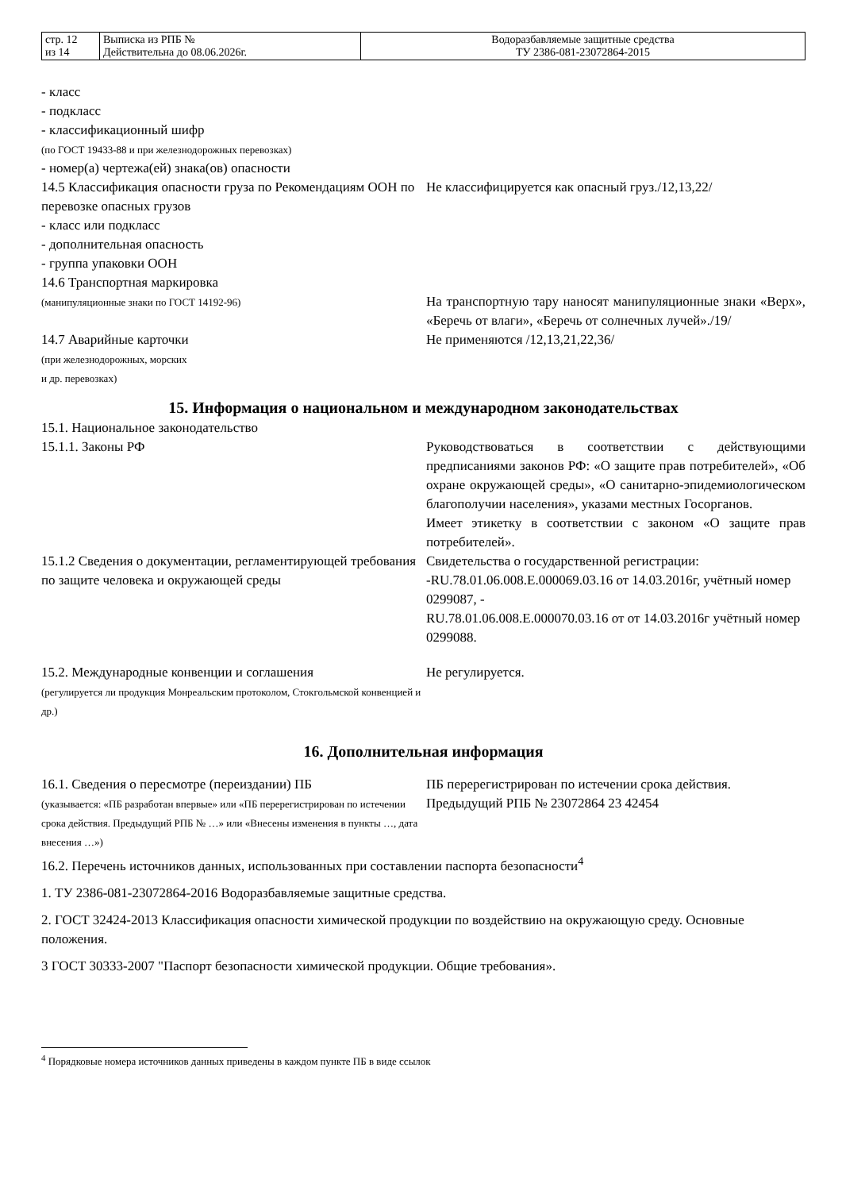| стр. 12 из 14 | Выписка из РПБ № Действительна до 08.06.2026г. | Водоразбавляемые защитные средства ТУ 2386-081-23072864-2015 |
- класс
- подкласс
- классификационный шифр
(по ГОСТ 19433-88 и при железнодорожных перевозках)
- номер(а) чертежа(ей) знака(ов) опасности
14.5 Классификация опасности груза по Рекомендациям ООН по перевозке опасных грузов
- класс или подкласс
- дополнительная опасность
- группа упаковки ООН
Не классифицируется как опасный груз./12,13,22/
14.6 Транспортная маркировка
(манипуляционные знаки по ГОСТ 14192-96)
На транспортную тару наносят манипуляционные знаки «Верх», «Беречь от влаги», «Беречь от солнечных лучей»./19/
14.7 Аварийные карточки
(при железнодорожных, морских
и др. перевозках)
Не применяются /12,13,21,22,36/
15. Информация о национальном и международном законодательствах
15.1. Национальное законодательство
15.1.1. Законы РФ Руководствоваться в соответствии с действующими предписаниями законов РФ: «О защите прав потребителей», «Об охране окружающей среды», «О санитарно-эпидемиологическом благополучии населения», указами местных Госорганов.
Имеет этикетку в соответствии с законом «О защите прав потребителей».
15.1.2 Сведения о документации, регламентирующей требования по защите человека и окружающей среды
Свидетельства о государственной регистрации:
-RU.78.01.06.008.E.000069.03.16 от 14.03.2016г, учётный номер 0299087, -
RU.78.01.06.008.E.000070.03.16 от от 14.03.2016г учётный номер 0299088.
15.2. Международные конвенции и соглашения
(регулируется ли продукция Монреальским протоколом, Стокгольмской конвенцией и др.)
Не регулируется.
16. Дополнительная информация
16.1. Сведения о пересмотре (переиздании) ПБ
(указывается: «ПБ разработан впервые» или «ПБ перерегистрирован по истечении срока действия. Предыдущий РПБ № …» или «Внесены изменения в пункты …, дата внесения …»)
ПБ перерегистрирован по истечении срока действия.
Предыдущий РПБ № 23072864 23 42454
16.2. Перечень источников данных, использованных при составлении паспорта безопасности<sup>4</sup>
1. ТУ 2386-081-23072864-2016 Водоразбавляемые защитные средства.
2. ГОСТ 32424-2013 Классификация опасности химической продукции по воздействию на окружающую среду. Основные положения.
3 ГОСТ 30333-2007 "Паспорт безопасности химической продукции. Общие требования».
<sup>4</sup> Порядковые номера источников данных приведены в каждом пункте ПБ в виде ссылок